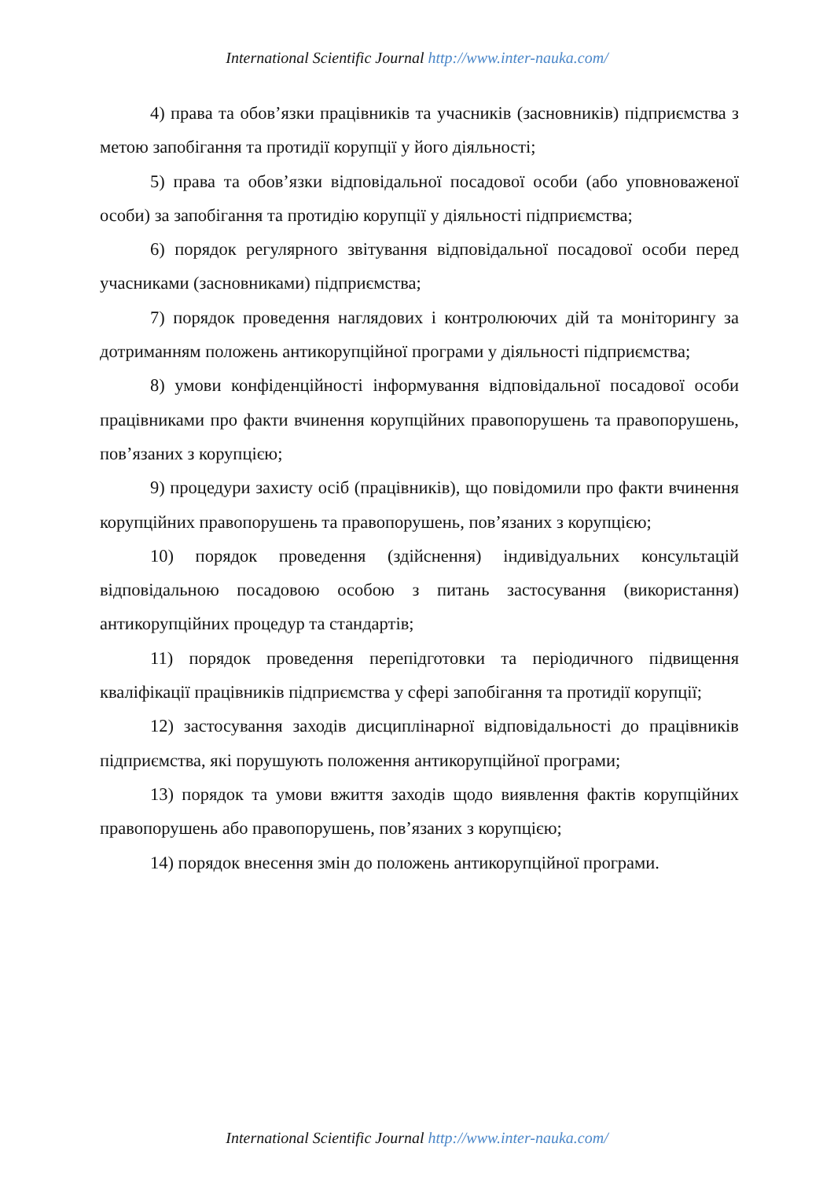International Scientific Journal http://www.inter-nauka.com/
4) права та обов’язки працівників та учасників (засновників) підприємства з метою запобігання та протидії корупції у його діяльності;
5) права та обов’язки відповідальної посадової особи (або уповноваженої особи) за запобігання та протидію корупції у діяльності підприємства;
6) порядок регулярного звітування відповідальної посадової особи перед учасниками (засновниками) підприємства;
7) порядок проведення наглядових і контролюючих дій та моніторингу за дотриманням положень антикорупційної програми у діяльності підприємства;
8) умови конфіденційності інформування відповідальної посадової особи працівниками про факти вчинення корупційних правопорушень та правопорушень, пов’язаних з корупцією;
9) процедури захисту осіб (працівників), що повідомили про факти вчинення корупційних правопорушень та правопорушень, пов’язаних з корупцією;
10) порядок проведення (здійснення) індивідуальних консультацій відповідальною посадовою особою з питань застосування (використання) антикорупційних процедур та стандартів;
11) порядок проведення перепідготовки та періодичного підвищення кваліфікації працівників підприємства у сфері запобігання та протидії корупції;
12) застосування заходів дисциплінарної відповідальності до працівників підприємства, які порушують положення антикорупційної програми;
13) порядок та умови вжиття заходів щодо виявлення фактів корупційних правопорушень або правопорушень, пов’язаних з корупцією;
14) порядок внесення змін до положень антикорупційної програми.
International Scientific Journal http://www.inter-nauka.com/